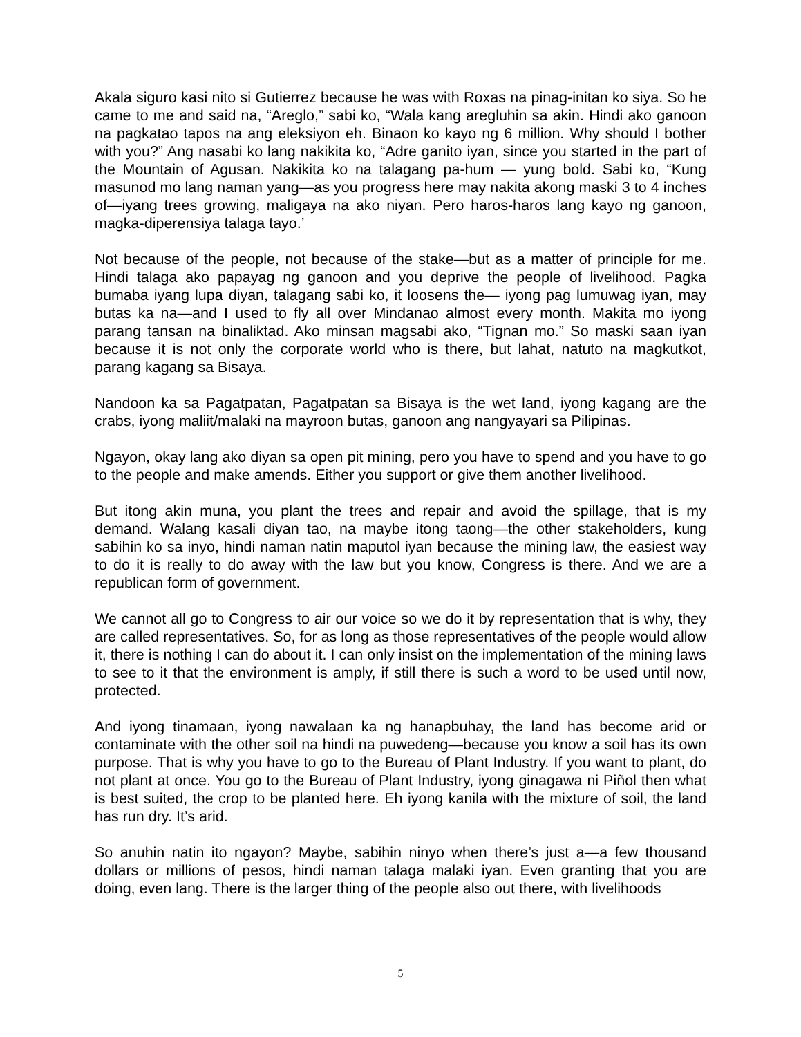Akala siguro kasi nito si Gutierrez because he was with Roxas na pinag-initan ko siya. So he came to me and said na, “Areglo,” sabi ko, “Wala kang aregluhin sa akin. Hindi ako ganoon na pagkatao tapos na ang eleksiyon eh. Binaon ko kayo ng 6 million. Why should I bother with you?” Ang nasabi ko lang nakikita ko, “Adre ganito iyan, since you started in the part of the Mountain of Agusan. Nakikita ko na talagang pa-hum — yung bold. Sabi ko, “Kung masunod mo lang naman yang—as you progress here may nakita akong maski 3 to 4 inches of—iyang trees growing, maligaya na ako niyan. Pero haros-haros lang kayo ng ganoon, magka-diperensiya talaga tayo.’
Not because of the people, not because of the stake—but as a matter of principle for me. Hindi talaga ako papayag ng ganoon and you deprive the people of livelihood. Pagka bumaba iyang lupa diyan, talagang sabi ko, it loosens the— iyong pag lumuwag iyan, may butas ka na—and I used to fly all over Mindanao almost every month. Makita mo iyong parang tansan na binaliktad. Ako minsan magsabi ako, “Tignan mo.” So maski saan iyan because it is not only the corporate world who is there, but lahat, natuto na magkutkot, parang kagang sa Bisaya.
Nandoon ka sa Pagatpatan, Pagatpatan sa Bisaya is the wet land, iyong kagang are the crabs, iyong maliit/malaki na mayroon butas, ganoon ang nangyayari sa Pilipinas.
Ngayon, okay lang ako diyan sa open pit mining, pero you have to spend and you have to go to the people and make amends. Either you support or give them another livelihood.
But itong akin muna, you plant the trees and repair and avoid the spillage, that is my demand. Walang kasali diyan tao, na maybe itong taong—the other stakeholders, kung sabihin ko sa inyo, hindi naman natin maputol iyan because the mining law, the easiest way to do it is really to do away with the law but you know, Congress is there. And we are a republican form of government.
We cannot all go to Congress to air our voice so we do it by representation that is why, they are called representatives. So, for as long as those representatives of the people would allow it, there is nothing I can do about it. I can only insist on the implementation of the mining laws to see to it that the environment is amply, if still there is such a word to be used until now, protected.
And iyong tinamaan, iyong nawalaan ka ng hanapbuhay, the land has become arid or contaminate with the other soil na hindi na puwedeng—because you know a soil has its own purpose. That is why you have to go to the Bureau of Plant Industry. If you want to plant, do not plant at once. You go to the Bureau of Plant Industry, iyong ginagawa ni Piñol then what is best suited, the crop to be planted here. Eh iyong kanila with the mixture of soil, the land has run dry. It’s arid.
So anuhin natin ito ngayon? Maybe, sabihin ninyo when there’s just a—a few thousand dollars or millions of pesos, hindi naman talaga malaki iyan. Even granting that you are doing, even lang. There is the larger thing of the people also out there, with livelihoods
5